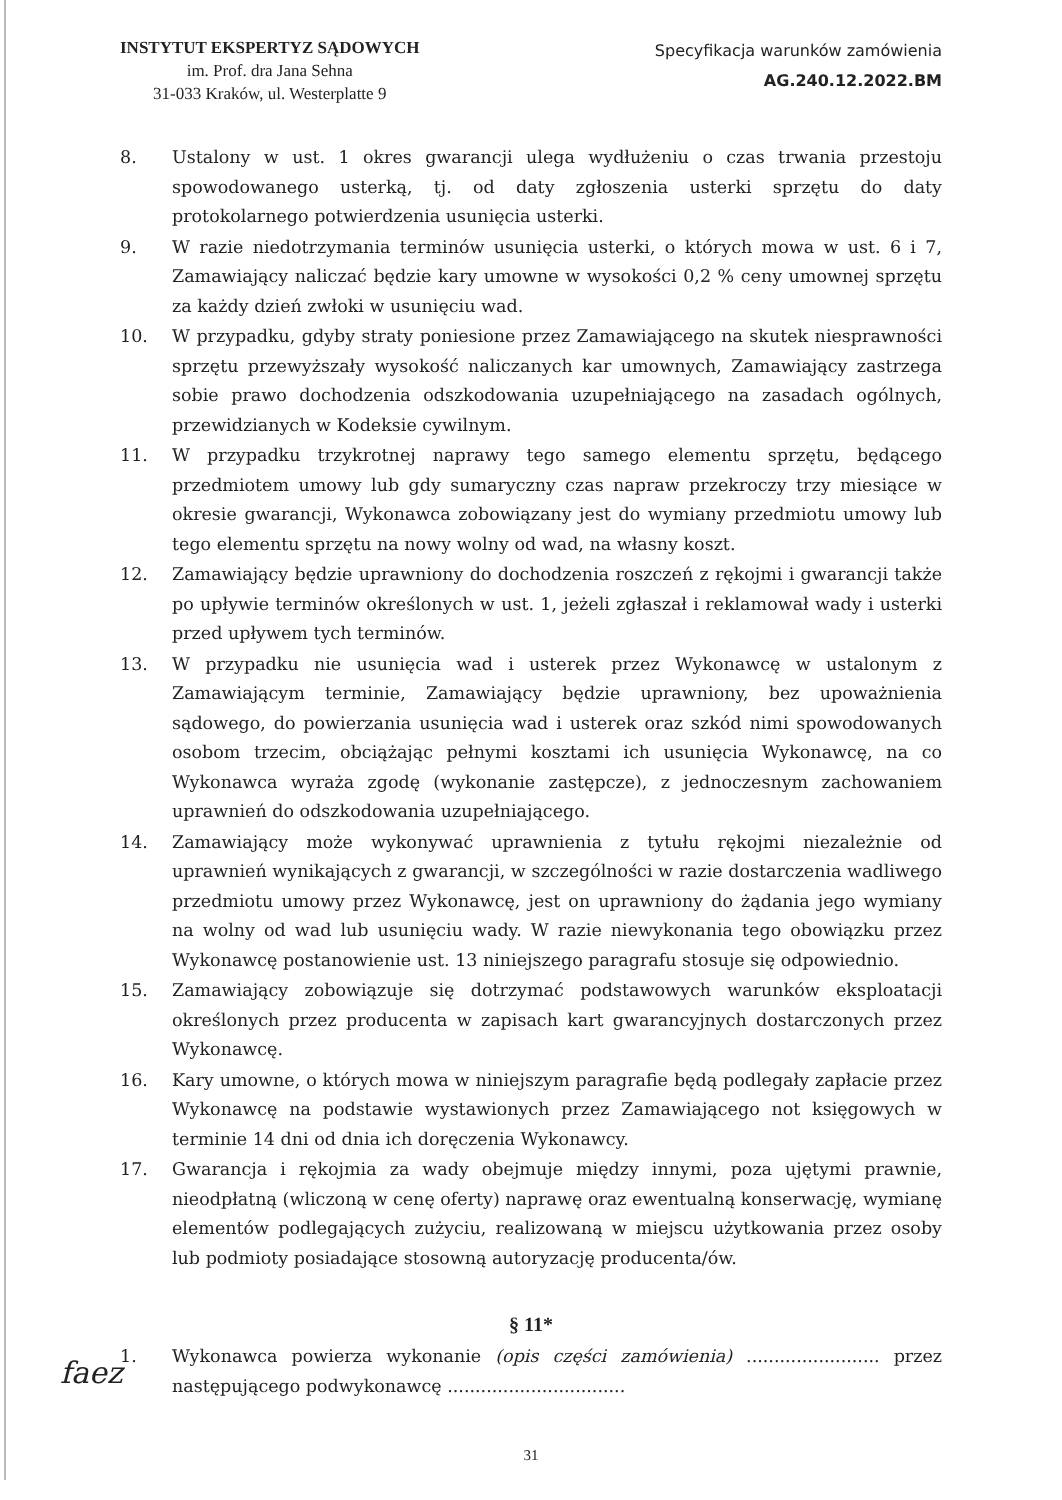INSTYTUT EKSPERTYZ SĄDOWYCH
im. Prof. dra Jana Sehna
31-033 Kraków, ul. Westerplatte 9
Specyfikacja warunków zamówienia
AG.240.12.2022.BM
8. Ustalony w ust. 1 okres gwarancji ulega wydłużeniu o czas trwania przestoju spowodowanego usterką, tj. od daty zgłoszenia usterki sprzętu do daty protokolarnego potwierdzenia usunięcia usterki.
9. W razie niedotrzymania terminów usunięcia usterki, o których mowa w ust. 6 i 7, Zamawiający naliczać będzie kary umowne w wysokości 0,2 % ceny umownej sprzętu za każdy dzień zwłoki w usunięciu wad.
10. W przypadku, gdyby straty poniesione przez Zamawiającego na skutek niesprawności sprzętu przewyższały wysokość naliczanych kar umownych, Zamawiający zastrzega sobie prawo dochodzenia odszkodowania uzupełniającego na zasadach ogólnych, przewidzianych w Kodeksie cywilnym.
11. W przypadku trzykrotnej naprawy tego samego elementu sprzętu, będącego przedmiotem umowy lub gdy sumaryczny czas napraw przekroczy trzy miesiące w okresie gwarancji, Wykonawca zobowiązany jest do wymiany przedmiotu umowy lub tego elementu sprzętu na nowy wolny od wad, na własny koszt.
12. Zamawiający będzie uprawniony do dochodzenia roszczeń z rękojmi i gwarancji także po upływie terminów określonych w ust. 1, jeżeli zgłaszał i reklamował wady i usterki przed upływem tych terminów.
13. W przypadku nie usunięcia wad i usterek przez Wykonawcę w ustalonym z Zamawiającym terminie, Zamawiający będzie uprawniony, bez upoważnienia sądowego, do powierzania usunięcia wad i usterek oraz szkód nimi spowodowanych osobom trzecim, obciążając pełnymi kosztami ich usunięcia Wykonawcę, na co Wykonawca wyraża zgodę (wykonanie zastępcze), z jednoczesnym zachowaniem uprawnień do odszkodowania uzupełniającego.
14. Zamawiający może wykonywać uprawnienia z tytułu rękojmi niezależnie od uprawnień wynikających z gwarancji, w szczególności w razie dostarczenia wadliwego przedmiotu umowy przez Wykonawcę, jest on uprawniony do żądania jego wymiany na wolny od wad lub usunięciu wady. W razie niewykonania tego obowiązku przez Wykonawcę postanowienie ust. 13 niniejszego paragrafu stosuje się odpowiednio.
15. Zamawiający zobowiązuje się dotrzymać podstawowych warunków eksploatacji określonych przez producenta w zapisach kart gwarancyjnych dostarczonych przez Wykonawcę.
16. Kary umowne, o których mowa w niniejszym paragrafie będą podlegały zapłacie przez Wykonawcę na podstawie wystawionych przez Zamawiającego not księgowych w terminie 14 dni od dnia ich doręczenia Wykonawcy.
17. Gwarancja i rękojmia za wady obejmuje między innymi, poza ujętymi prawnie, nieodpłatną (wliczoną w cenę oferty) naprawę oraz ewentualną konserwację, wymianę elementów podlegających zużyciu, realizowaną w miejscu użytkowania przez osoby lub podmioty posiadające stosowną autoryzację producenta/ów.
§ 11*
1. Wykonawca powierza wykonanie (opis części zamówienia) ........................ przez następującego podwykonawcę ................................
31
faez